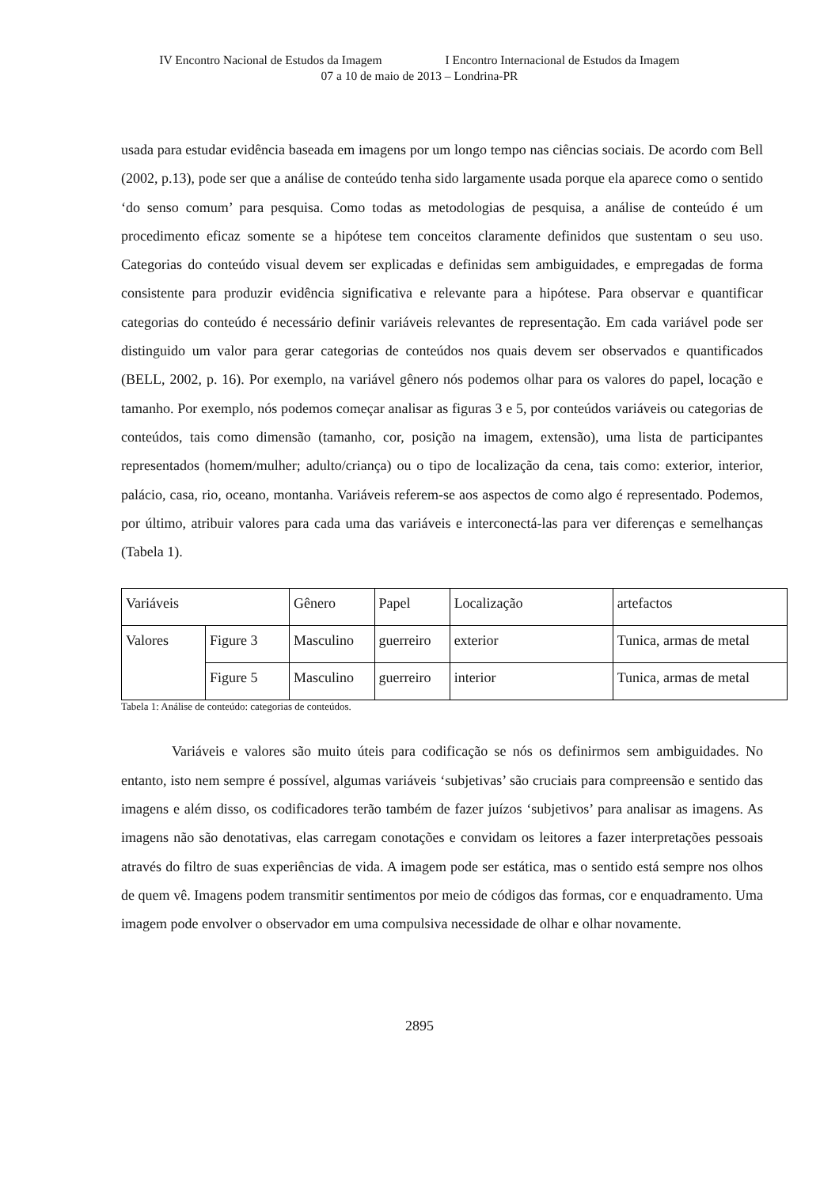IV Encontro Nacional de Estudos da Imagem I Encontro Internacional de Estudos da Imagem
07 a 10 de maio de 2013 – Londrina-PR
usada para estudar evidência baseada em imagens por um longo tempo nas ciências sociais. De acordo com Bell (2002, p.13), pode ser que a análise de conteúdo tenha sido largamente usada porque ela aparece como o sentido ‘do senso comum’ para pesquisa. Como todas as metodologias de pesquisa, a análise de conteúdo é um procedimento eficaz somente se a hipótese tem conceitos claramente definidos que sustentam o seu uso. Categorias do conteúdo visual devem ser explicadas e definidas sem ambiguidades, e empregadas de forma consistente para produzir evidência significativa e relevante para a hipótese. Para observar e quantificar categorias do conteúdo é necessário definir variáveis relevantes de representação. Em cada variável pode ser distinguido um valor para gerar categorias de conteúdos nos quais devem ser observados e quantificados (BELL, 2002, p. 16). Por exemplo, na variável gênero nós podemos olhar para os valores do papel, locação e tamanho. Por exemplo, nós podemos começar analisar as figuras 3 e 5, por conteúdos variáveis ou categorias de conteúdos, tais como dimensão (tamanho, cor, posição na imagem, extensão), uma lista de participantes representados (homem/mulher; adulto/criança) ou o tipo de localização da cena, tais como: exterior, interior, palácio, casa, rio, oceano, montanha. Variáveis referem-se aos aspectos de como algo é representado. Podemos, por último, atribuir valores para cada uma das variáveis e interconectá-las para ver diferenças e semelhanças (Tabela 1).
| Variáveis | | Gênero | Papel | Localização | artefactos |
| Valores | Figure 3 | Masculino | guerreiro | exterior | Tunica, armas de metal |
| | Figure 5 | Masculino | guerreiro | interior | Tunica, armas de metal |
Tabela 1: Análise de conteúdo: categorias de conteúdos.
Variáveis e valores são muito úteis para codificação se nós os definirmos sem ambiguidades. No entanto, isto nem sempre é possível, algumas variáveis ‘subjetivas’ são cruciais para compreensão e sentido das imagens e além disso, os codificadores terão também de fazer juízos ‘subjetivos’ para analisar as imagens. As imagens não são denotativas, elas carregam conotações e convidam os leitores a fazer interpretações pessoais através do filtro de suas experiências de vida. A imagem pode ser estática, mas o sentido está sempre nos olhos de quem vê. Imagens podem transmitir sentimentos por meio de códigos das formas, cor e enquadramento. Uma imagem pode envolver o observador em uma compulsiva necessidade de olhar e olhar novamente.
2895